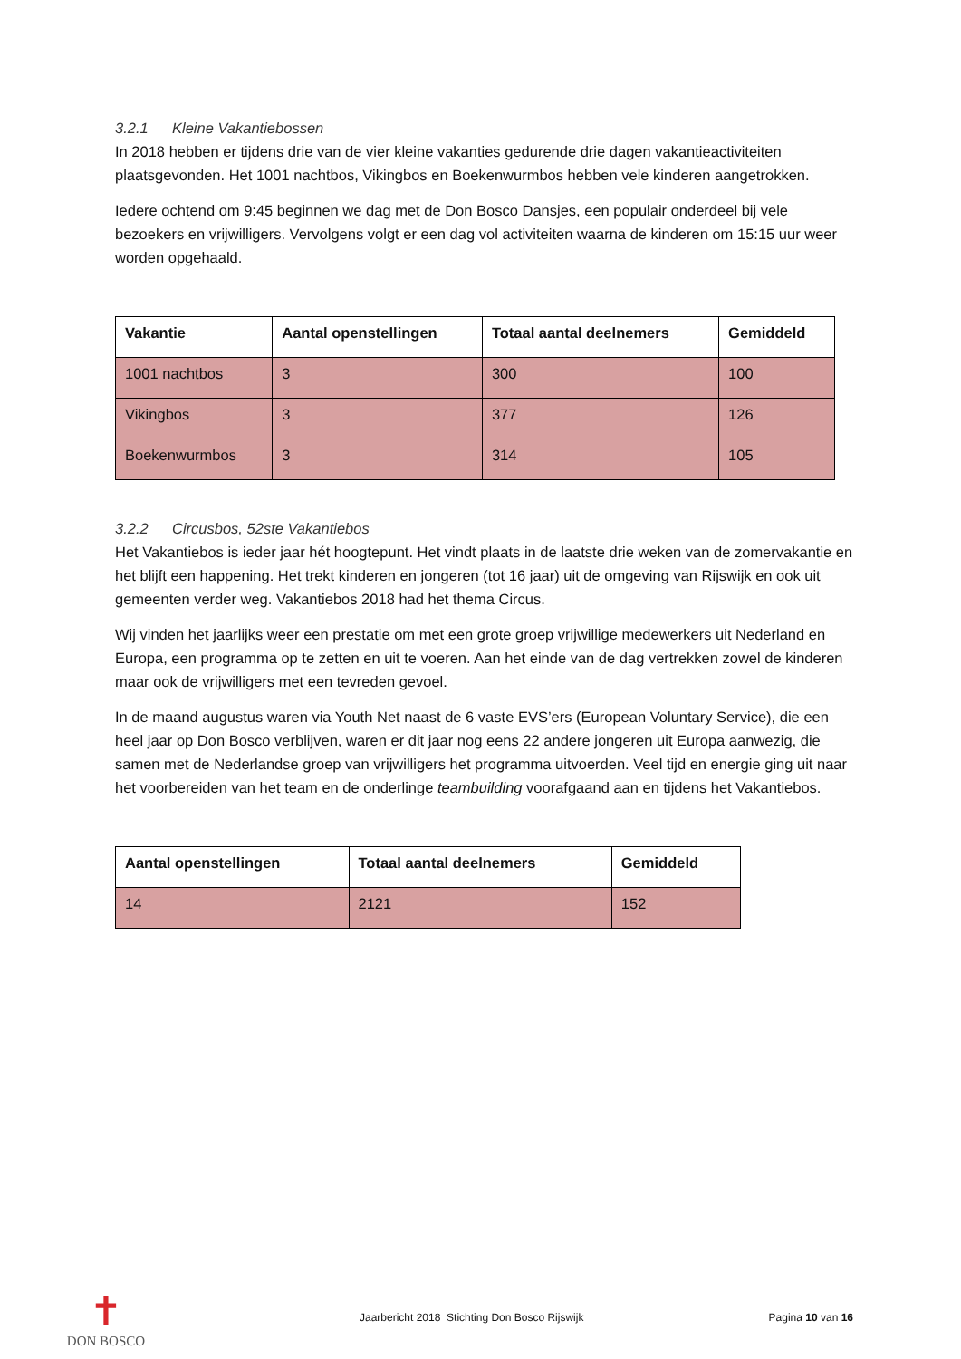3.2.1 Kleine Vakantiebossen
In 2018 hebben er tijdens drie van de vier kleine vakanties gedurende drie dagen vakantieactiviteiten plaatsgevonden. Het 1001 nachtbos, Vikingbos en Boekenwurmbos hebben vele kinderen aangetrokken.
Iedere ochtend om 9:45 beginnen we dag met de Don Bosco Dansjes, een populair onderdeel bij vele bezoekers en vrijwilligers. Vervolgens volgt er een dag vol activiteiten waarna de kinderen om 15:15 uur weer worden opgehaald.
| Vakantie | Aantal openstellingen | Totaal aantal deelnemers | Gemiddeld |
| --- | --- | --- | --- |
| 1001 nachtbos | 3 | 300 | 100 |
| Vikingbos | 3 | 377 | 126 |
| Boekenwurmbos | 3 | 314 | 105 |
3.2.2 Circusbos, 52ste Vakantiebos
Het Vakantiebos is ieder jaar hét hoogtepunt. Het vindt plaats in de laatste drie weken van de zomervakantie en het blijft een happening. Het trekt kinderen en jongeren (tot 16 jaar) uit de omgeving van Rijswijk en ook uit gemeenten verder weg. Vakantiebos 2018 had het thema Circus.
Wij vinden het jaarlijks weer een prestatie om met een grote groep vrijwillige medewerkers uit Nederland en Europa, een programma op te zetten en uit te voeren. Aan het einde van de dag vertrekken zowel de kinderen maar ook de vrijwilligers met een tevreden gevoel.
In de maand augustus waren via Youth Net naast de 6 vaste EVS’ers (European Voluntary Service), die een heel jaar op Don Bosco verblijven, waren er dit jaar nog eens 22 andere jongeren uit Europa aanwezig, die samen met de Nederlandse groep van vrijwilligers het programma uitvoerden. Veel tijd en energie ging uit naar het voorbereiden van het team en de onderlinge teambuilding voorafgaand aan en tijdens het Vakantiebos.
| Aantal openstellingen | Totaal aantal deelnemers | Gemiddeld |
| --- | --- | --- |
| 14 | 2121 | 152 |
✝
DON BOSCO
Jaarbericht 2018 Stichting Don Bosco Rijswijk
Pagina 10 van 16